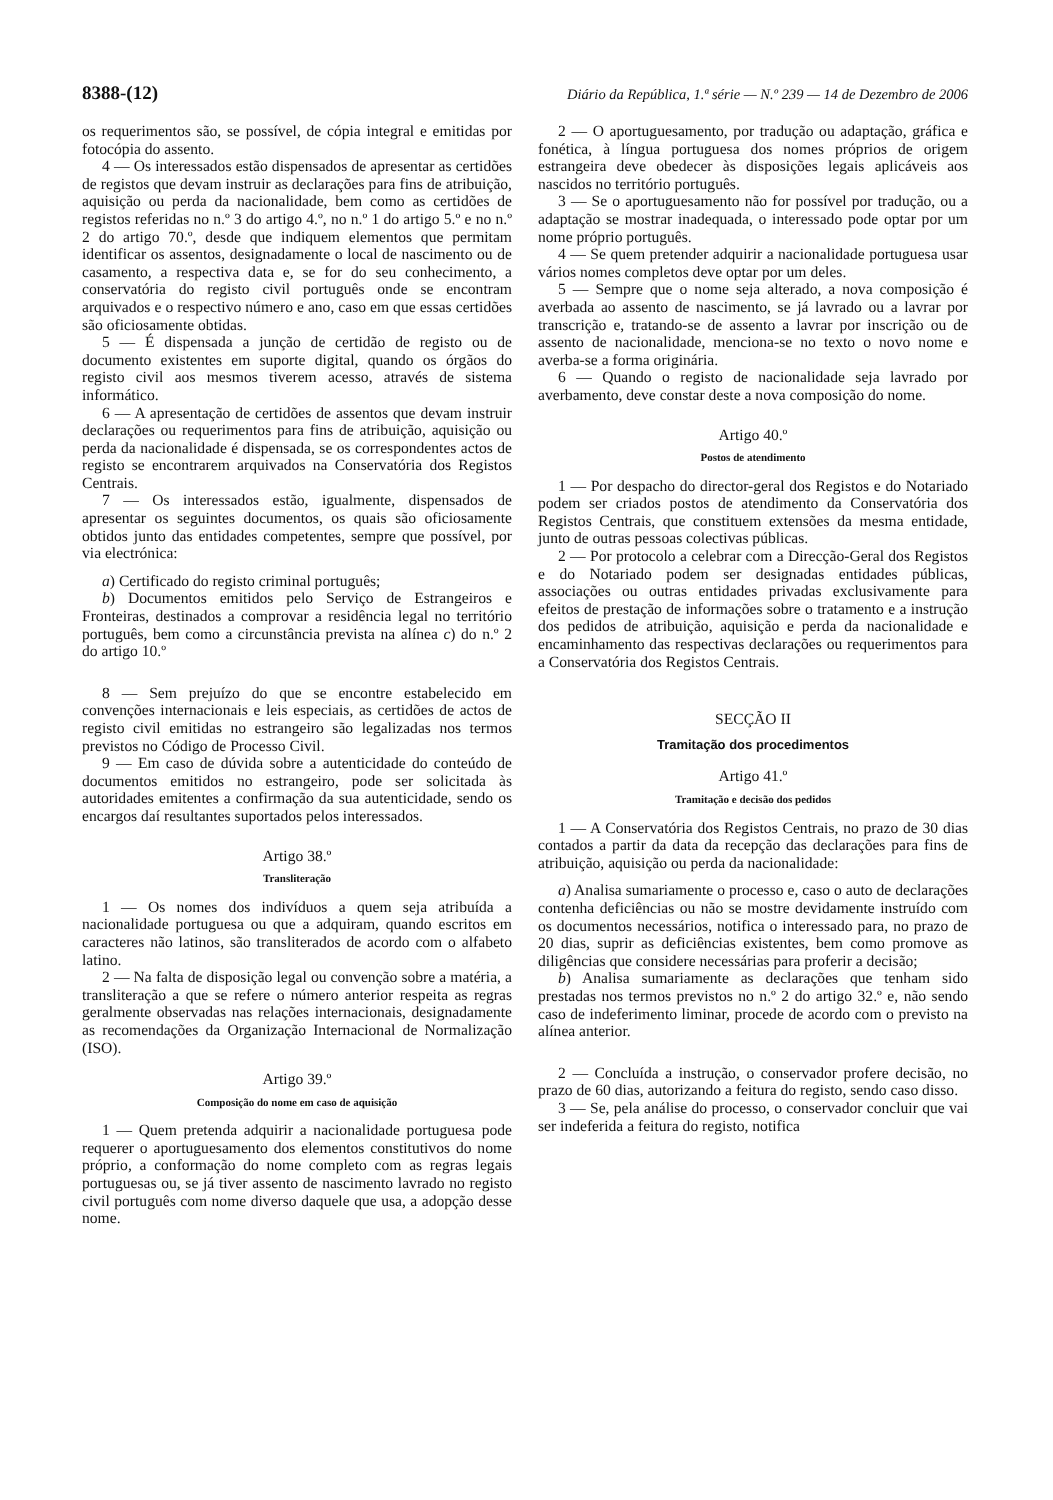8388-(12) Diário da República, 1.ª série — N.º 239 — 14 de Dezembro de 2006
os requerimentos são, se possível, de cópia integral e emitidas por fotocópia do assento.
4 — Os interessados estão dispensados de apresentar as certidões de registos que devam instruir as declarações para fins de atribuição, aquisição ou perda da nacionalidade, bem como as certidões de registos referidas no n.º 3 do artigo 4.º, no n.º 1 do artigo 5.º e no n.º 2 do artigo 70.º, desde que indiquem elementos que permitam identificar os assentos, designadamente o local de nascimento ou de casamento, a respectiva data e, se for do seu conhecimento, a conservatória do registo civil português onde se encontram arquivados e o respectivo número e ano, caso em que essas certidões são oficiosamente obtidas.
5 — É dispensada a junção de certidão de registo ou de documento existentes em suporte digital, quando os órgãos do registo civil aos mesmos tiverem acesso, através de sistema informático.
6 — A apresentação de certidões de assentos que devam instruir declarações ou requerimentos para fins de atribuição, aquisição ou perda da nacionalidade é dispensada, se os correspondentes actos de registo se encontrarem arquivados na Conservatória dos Registos Centrais.
7 — Os interessados estão, igualmente, dispensados de apresentar os seguintes documentos, os quais são oficiosamente obtidos junto das entidades competentes, sempre que possível, por via electrónica:
a) Certificado do registo criminal português;
b) Documentos emitidos pelo Serviço de Estrangeiros e Fronteiras, destinados a comprovar a residência legal no território português, bem como a circunstância prevista na alínea c) do n.º 2 do artigo 10.º
8 — Sem prejuízo do que se encontre estabelecido em convenções internacionais e leis especiais, as certidões de actos de registo civil emitidas no estrangeiro são legalizadas nos termos previstos no Código de Processo Civil.
9 — Em caso de dúvida sobre a autenticidade do conteúdo de documentos emitidos no estrangeiro, pode ser solicitada às autoridades emitentes a confirmação da sua autenticidade, sendo os encargos daí resultantes suportados pelos interessados.
Artigo 38.º
Transliteração
1 — Os nomes dos indivíduos a quem seja atribuída a nacionalidade portuguesa ou que a adquiram, quando escritos em caracteres não latinos, são transliterados de acordo com o alfabeto latino.
2 — Na falta de disposição legal ou convenção sobre a matéria, a transliteração a que se refere o número anterior respeita as regras geralmente observadas nas relações internacionais, designadamente as recomendações da Organização Internacional de Normalização (ISO).
Artigo 39.º
Composição do nome em caso de aquisição
1 — Quem pretenda adquirir a nacionalidade portuguesa pode requerer o aportuguesamento dos elementos constitutivos do nome próprio, a conformação do nome completo com as regras legais portuguesas ou, se já tiver assento de nascimento lavrado no registo civil português com nome diverso daquele que usa, a adopção desse nome.
2 — O aportuguesamento, por tradução ou adaptação, gráfica e fonética, à língua portuguesa dos nomes próprios de origem estrangeira deve obedecer às disposições legais aplicáveis aos nascidos no território português.
3 — Se o aportuguesamento não for possível por tradução, ou a adaptação se mostrar inadequada, o interessado pode optar por um nome próprio português.
4 — Se quem pretender adquirir a nacionalidade portuguesa usar vários nomes completos deve optar por um deles.
5 — Sempre que o nome seja alterado, a nova composição é averbada ao assento de nascimento, se já lavrado ou a lavrar por transcrição e, tratando-se de assento a lavrar por inscrição ou de assento de nacionalidade, menciona-se no texto o novo nome e averba-se a forma originária.
6 — Quando o registo de nacionalidade seja lavrado por averbamento, deve constar deste a nova composição do nome.
Artigo 40.º
Postos de atendimento
1 — Por despacho do director-geral dos Registos e do Notariado podem ser criados postos de atendimento da Conservatória dos Registos Centrais, que constituem extensões da mesma entidade, junto de outras pessoas colectivas públicas.
2 — Por protocolo a celebrar com a Direcção-Geral dos Registos e do Notariado podem ser designadas entidades públicas, associações ou outras entidades privadas exclusivamente para efeitos de prestação de informações sobre o tratamento e a instrução dos pedidos de atribuição, aquisição e perda da nacionalidade e encaminhamento das respectivas declarações ou requerimentos para a Conservatória dos Registos Centrais.
SECÇÃO II
Tramitação dos procedimentos
Artigo 41.º
Tramitação e decisão dos pedidos
1 — A Conservatória dos Registos Centrais, no prazo de 30 dias contados a partir da data da recepção das declarações para fins de atribuição, aquisição ou perda da nacionalidade:
a) Analisa sumariamente o processo e, caso o auto de declarações contenha deficiências ou não se mostre devidamente instruído com os documentos necessários, notifica o interessado para, no prazo de 20 dias, suprir as deficiências existentes, bem como promove as diligências que considere necessárias para proferir a decisão;
b) Analisa sumariamente as declarações que tenham sido prestadas nos termos previstos no n.º 2 do artigo 32.º e, não sendo caso de indeferimento liminar, procede de acordo com o previsto na alínea anterior.
2 — Concluída a instrução, o conservador profere decisão, no prazo de 60 dias, autorizando a feitura do registo, sendo caso disso.
3 — Se, pela análise do processo, o conservador concluir que vai ser indeferida a feitura do registo, notifica